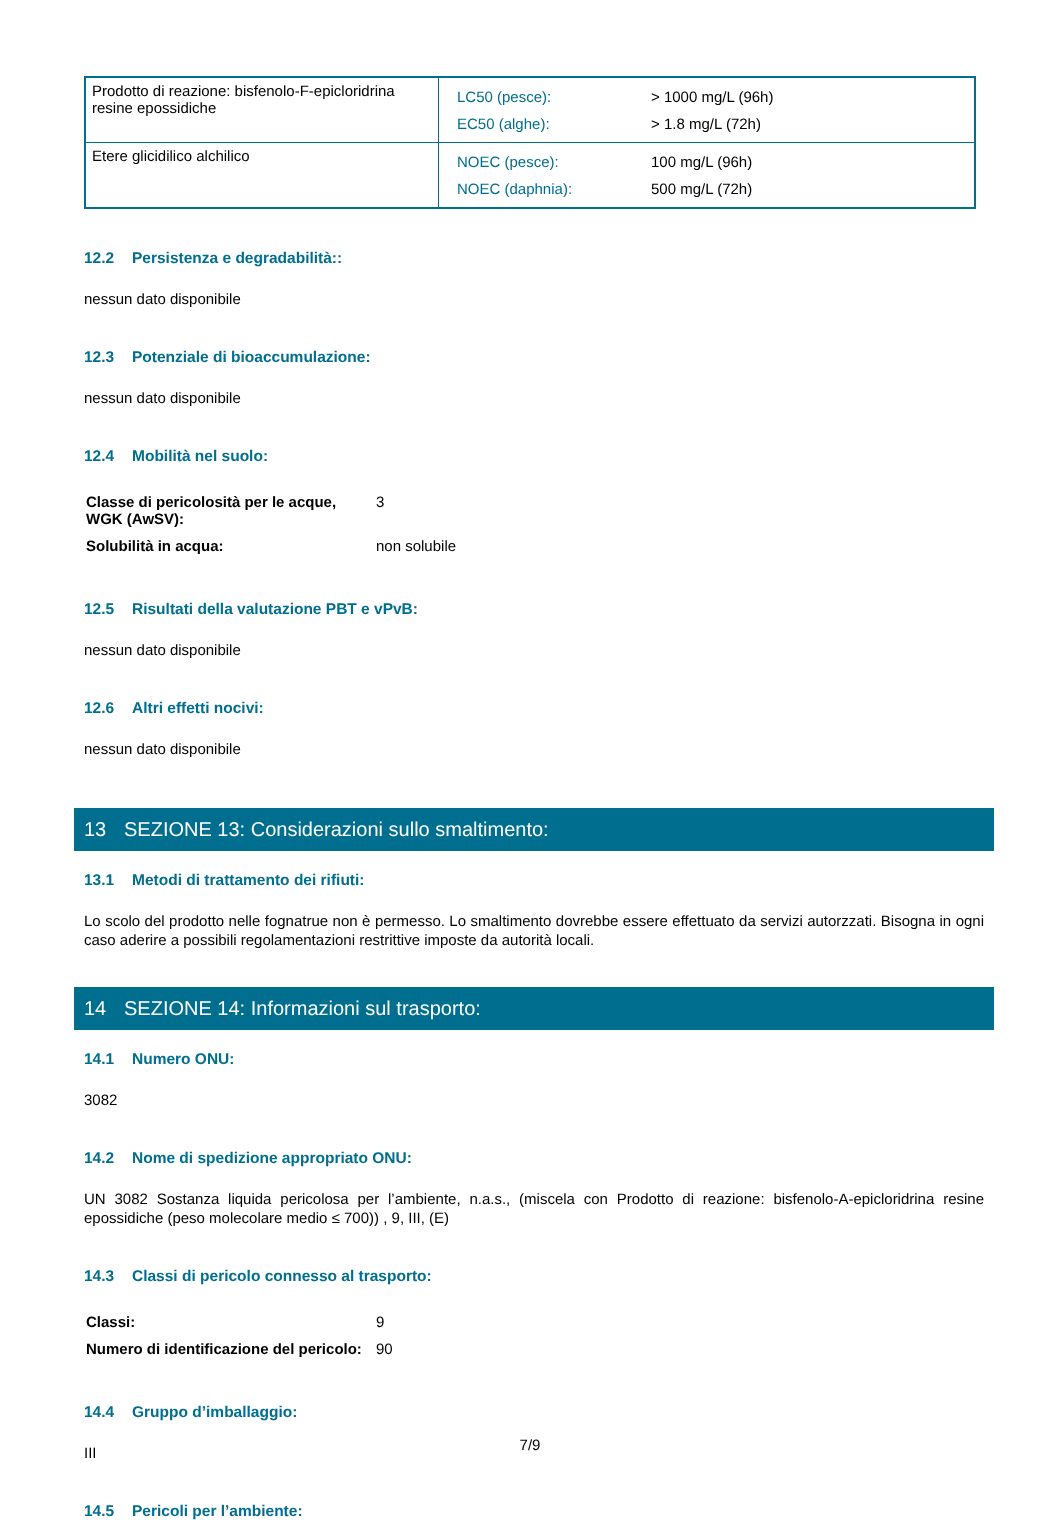| Prodotto di reazione: bisfenolo-F-epicloridrina resine epossidiche | / LC50 (pesce): / > 1000 mg/L (96h) / / EC50 (alghe): / > 1.8 mg/L (72h) / |
| Etere glicidilico alchilico | / NOEC (pesce): / 100 mg/L (96h) / / NOEC (daphnia): / 500 mg/L (72h) / |
12.2 Persistenza e degradabilità::
nessun dato disponibile
12.3 Potenziale di bioaccumulazione:
nessun dato disponibile
12.4 Mobilità nel suolo:
| Classe di pericolosità per le acque, WGK (AwSV): | 3 |
| Solubilità in acqua: | non solubile |
12.5 Risultati della valutazione PBT e vPvB:
nessun dato disponibile
12.6 Altri effetti nocivi:
nessun dato disponibile
13 SEZIONE 13: Considerazioni sullo smaltimento:
13.1 Metodi di trattamento dei rifiuti:
Lo scolo del prodotto nelle fognatrue non è permesso. Lo smaltimento dovrebbe essere effettuato da servizi autorzzati. Bisogna in ogni caso aderire a possibili regolamentazioni restrittive imposte da autorità locali.
14 SEZIONE 14: Informazioni sul trasporto:
14.1 Numero ONU:
3082
14.2 Nome di spedizione appropriato ONU:
UN 3082 Sostanza liquida pericolosa per l’ambiente, n.a.s., (miscela con Prodotto di reazione: bisfenolo-A-epicloridrina resine epossidiche (peso molecolare medio ≤ 700)) , 9, III, (E)
14.3 Classi di pericolo connesso al trasporto:
| Classi: | 9 |
| Numero di identificazione del pericolo: | 90 |
14.4 Gruppo d’imballaggio:
III
14.5 Pericoli per l’ambiente:
7/9